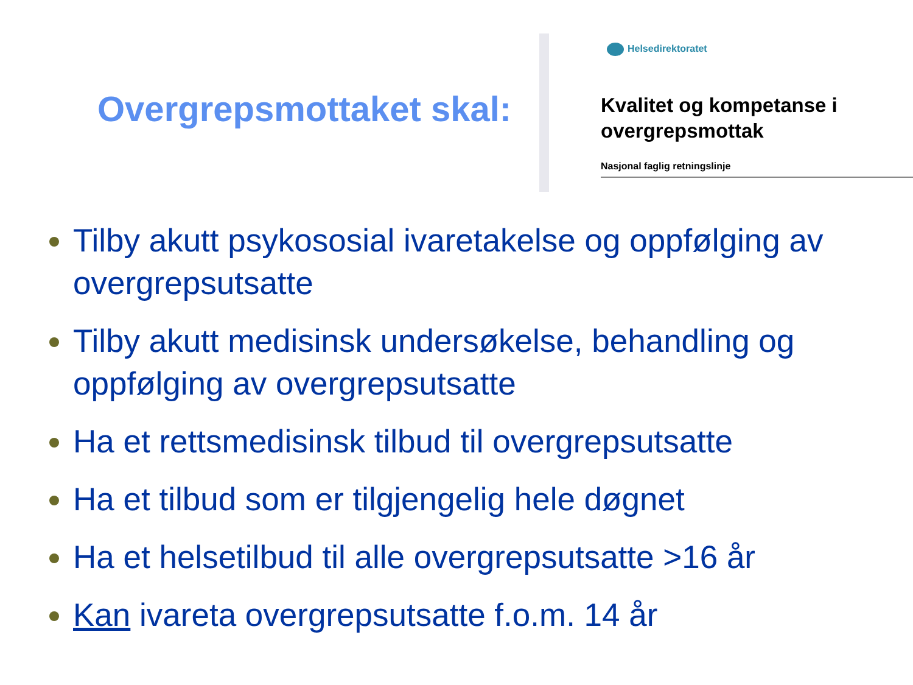Overgrepsmottaket skal:
Helsedirektoratet
Kvalitet og kompetanse i overgrepsmottak
Nasjonal faglig retningslinje
Tilby akutt psykososial ivaretakelse og oppfølging av overgrepsutsatte
Tilby akutt medisinsk undersøkelse, behandling og oppfølging av overgrepsutsatte
Ha et rettsmedisinsk tilbud til overgrepsutsatte
Ha et tilbud som er tilgjengelig hele døgnet
Ha et helsetilbud til alle overgrepsutsatte >16 år
Kan ivareta overgrepsutsatte f.o.m. 14 år